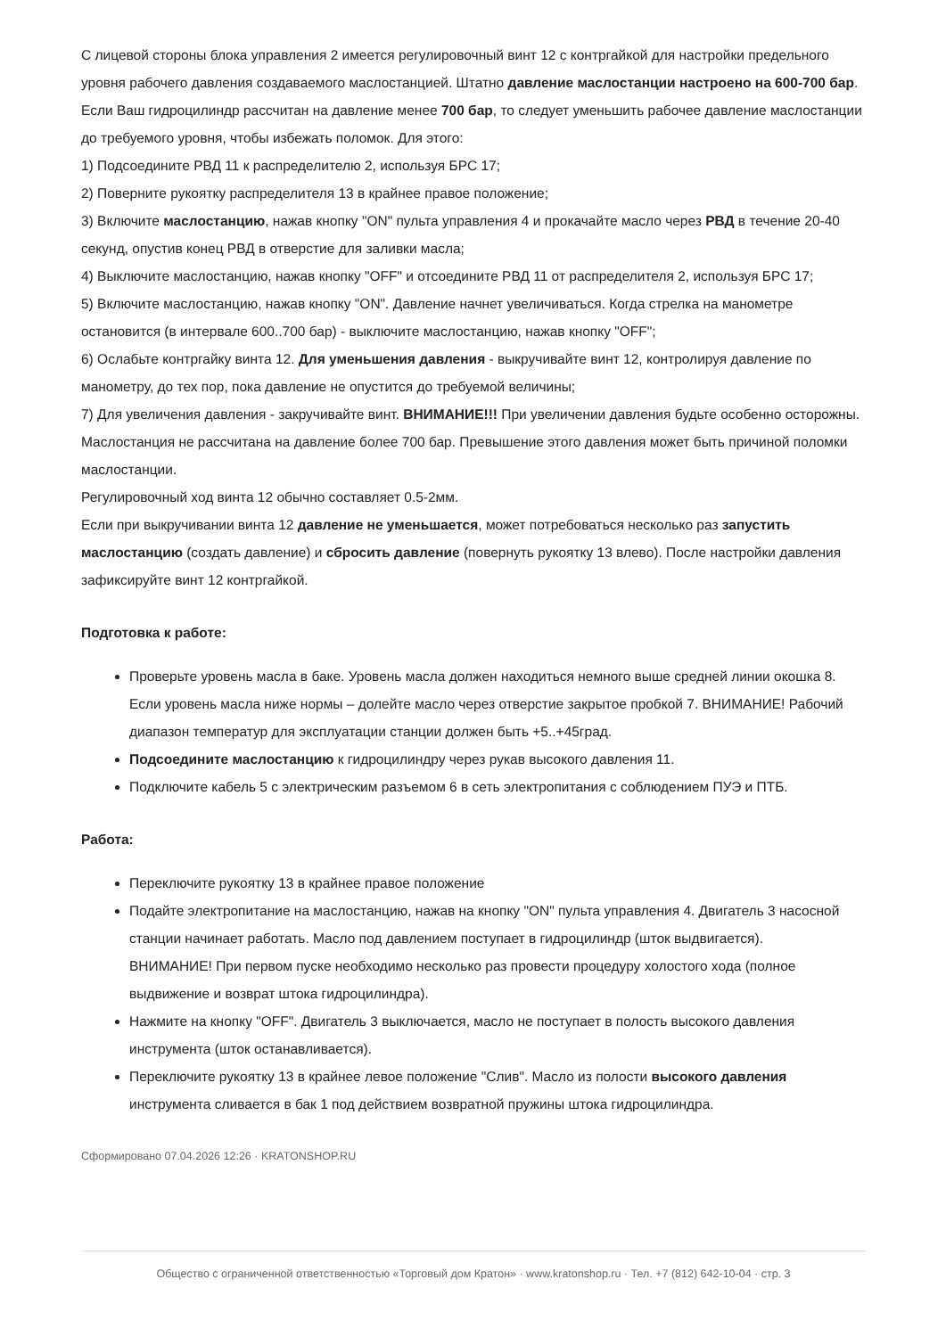С лицевой стороны блока управления 2 имеется регулировочный винт 12 с контргайкой для настройки предельного уровня рабочего давления создаваемого маслостанцией. Штатно давление маслостанции настроено на 600-700 бар.
Если Ваш гидроцилиндр рассчитан на давление менее 700 бар, то следует уменьшить рабочее давление маслостанции до требуемого уровня, чтобы избежать поломок. Для этого:
1) Подсоедините РВД 11 к распределителю 2, используя БРС 17;
2) Поверните рукоятку распределителя 13 в крайнее правое положение;
3) Включите маслостанцию, нажав кнопку "ON" пульта управления 4 и прокачайте масло через РВД в течение 20-40 секунд, опустив конец РВД в отверстие для заливки масла;
4) Выключите маслостанцию, нажав кнопку "OFF" и отсоедините РВД 11 от распределителя 2, используя БРС 17;
5) Включите маслостанцию, нажав кнопку "ON". Давление начнет увеличиваться. Когда стрелка на манометре остановится (в интервале 600..700 бар) - выключите маслостанцию, нажав кнопку "OFF";
6) Ослабьте контргайку винта 12. Для уменьшения давления - выкручивайте винт 12, контролируя давление по манометру, до тех пор, пока давление не опустится до требуемой величины;
7) Для увеличения давления - закручивайте винт. ВНИМАНИЕ!!! При увеличении давления будьте особенно осторожны. Маслостанция не рассчитана на давление более 700 бар. Превышение этого давления может быть причиной поломки маслостанции.
Регулировочный ход винта 12 обычно составляет 0.5-2мм.
Если при выкручивании винта 12 давление не уменьшается, может потребоваться несколько раз запустить маслостанцию (создать давление) и сбросить давление (повернуть рукоятку 13 влево). После настройки давления зафиксируйте винт 12 контргайкой.
Подготовка к работе:
Проверьте уровень масла в баке. Уровень масла должен находиться немного выше средней линии окошка 8. Если уровень масла ниже нормы – долейте масло через отверстие закрытое пробкой 7. ВНИМАНИЕ! Рабочий диапазон температур для эксплуатации станции должен быть +5..+45град.
Подсоедините маслостанцию к гидроцилиндру через рукав высокого давления 11.
Подключите кабель 5 с электрическим разъемом 6 в сеть электропитания с соблюдением ПУЭ и ПТБ.
Работа:
Переключите рукоятку 13 в крайнее правое положение
Подайте электропитание на маслостанцию, нажав на кнопку "ON" пульта управления 4. Двигатель 3 насосной станции начинает работать. Масло под давлением поступает в гидроцилиндр (шток выдвигается).
ВНИМАНИЕ! При первом пуске необходимо несколько раз провести процедуру холостого хода (полное выдвижение и возврат штока гидроцилиндра).
Нажмите на кнопку "OFF". Двигатель 3 выключается, масло не поступает в полость высокого давления инструмента (шток останавливается).
Переключите рукоятку 13 в крайнее левое положение "Слив". Масло из полости высокого давления инструмента сливается в бак 1 под действием возвратной пружины штока гидроцилиндра.
Сформировано 07.04.2026 12:26 · KRATONSHOP.RU
Общество с ограниченной ответственностью «Торговый дом Кратон» · www.kratonshop.ru · Тел. +7 (812) 642-10-04 · стр. 3